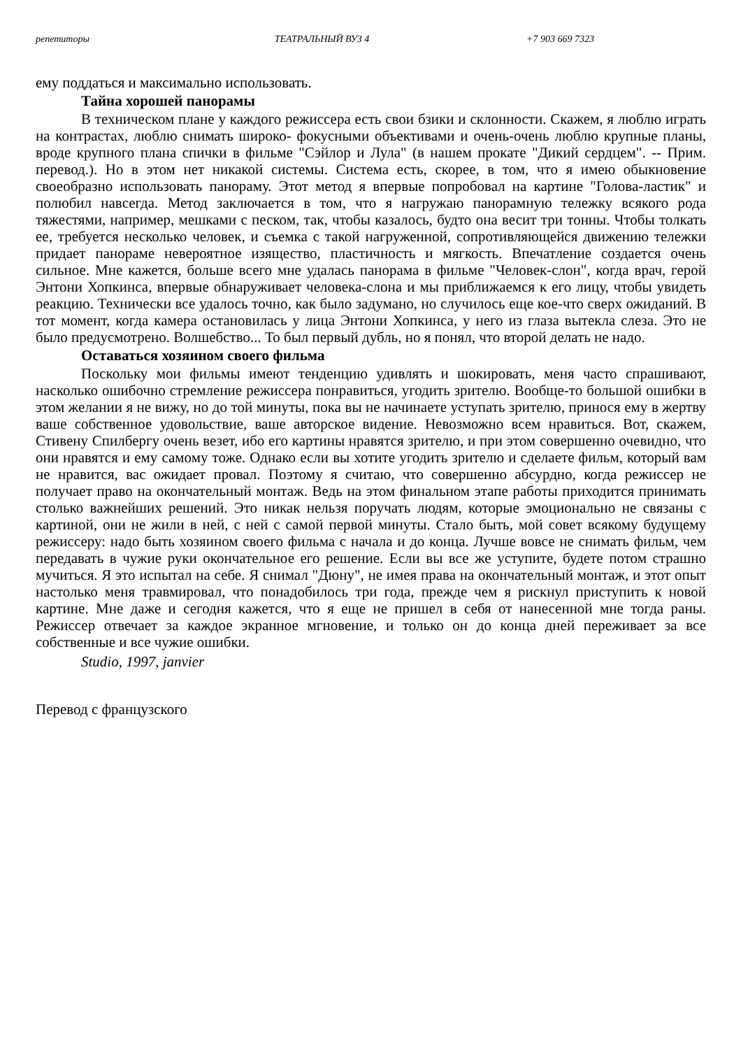репетиторы ТЕАТРАЛЬНЫЙ ВУЗ 4 +7 903 669 7323
ему поддаться и максимально использовать.
Тайна хорошей панорамы
В техническом плане у каждого режиссера есть свои бзики и склонности. Скажем, я люблю играть на контрастах, люблю снимать широко- фокусными объективами и очень-очень люблю крупные планы, вроде крупного плана спички в фильме "Сэйлор и Лула" (в нашем прокате "Дикий сердцем". -- Прим. перевод.). Но в этом нет никакой системы. Система есть, скорее, в том, что я имею обыкновение своеобразно использовать панораму. Этот метод я впервые попробовал на картине "Голова-ластик" и полюбил навсегда. Метод заключается в том, что я нагружаю панорамную тележку всякого рода тяжестями, например, мешками с песком, так, чтобы казалось, будто она весит три тонны. Чтобы толкать ее, требуется несколько человек, и съемка с такой нагруженной, сопротивляющейся движению тележки придает панораме невероятное изящество, пластичность и мягкость. Впечатление создается очень сильное. Мне кажется, больше всего мне удалась панорама в фильме "Человек-слон", когда врач, герой Энтони Хопкинса, впервые обнаруживает человека-слона и мы приближаемся к его лицу, чтобы увидеть реакцию. Технически все удалось точно, как было задумано, но случилось еще кое-что сверх ожиданий. В тот момент, когда камера остановилась у лица Энтони Хопкинса, у него из глаза вытекла слеза. Это не было предусмотрено. Волшебство... То был первый дубль, но я понял, что второй делать не надо.
Оставаться хозяином своего фильма
Поскольку мои фильмы имеют тенденцию удивлять и шокировать, меня часто спрашивают, насколько ошибочно стремление режиссера понравиться, угодить зрителю. Вообще-то большой ошибки в этом желании я не вижу, но до той минуты, пока вы не начинаете уступать зрителю, принося ему в жертву ваше собственное удовольствие, ваше авторское видение. Невозможно всем нравиться. Вот, скажем, Стивену Спилбергу очень везет, ибо его картины нравятся зрителю, и при этом совершенно очевидно, что они нравятся и ему самому тоже. Однако если вы хотите угодить зрителю и сделаете фильм, который вам не нравится, вас ожидает провал. Поэтому я считаю, что совершенно абсурдно, когда режиссер не получает право на окончательный монтаж. Ведь на этом финальном этапе работы приходится принимать столько важнейших решений. Это никак нельзя поручать людям, которые эмоционально не связаны с картиной, они не жили в ней, с ней с самой первой минуты. Стало быть, мой совет всякому будущему режиссеру: надо быть хозяином своего фильма с начала и до конца. Лучше вовсе не снимать фильм, чем передавать в чужие руки окончательное его решение. Если вы все же уступите, будете потом страшно мучиться. Я это испытал на себе. Я снимал "Дюну", не имея права на окончательный монтаж, и этот опыт настолько меня травмировал, что понадобилось три года, прежде чем я рискнул приступить к новой картине. Мне даже и сегодня кажется, что я еще не пришел в себя от нанесенной мне тогда раны. Режиссер отвечает за каждое экранное мгновение, и только он до конца дней переживает за все собственные и все чужие ошибки.
Studio, 1997, janvier
Перевод с французского